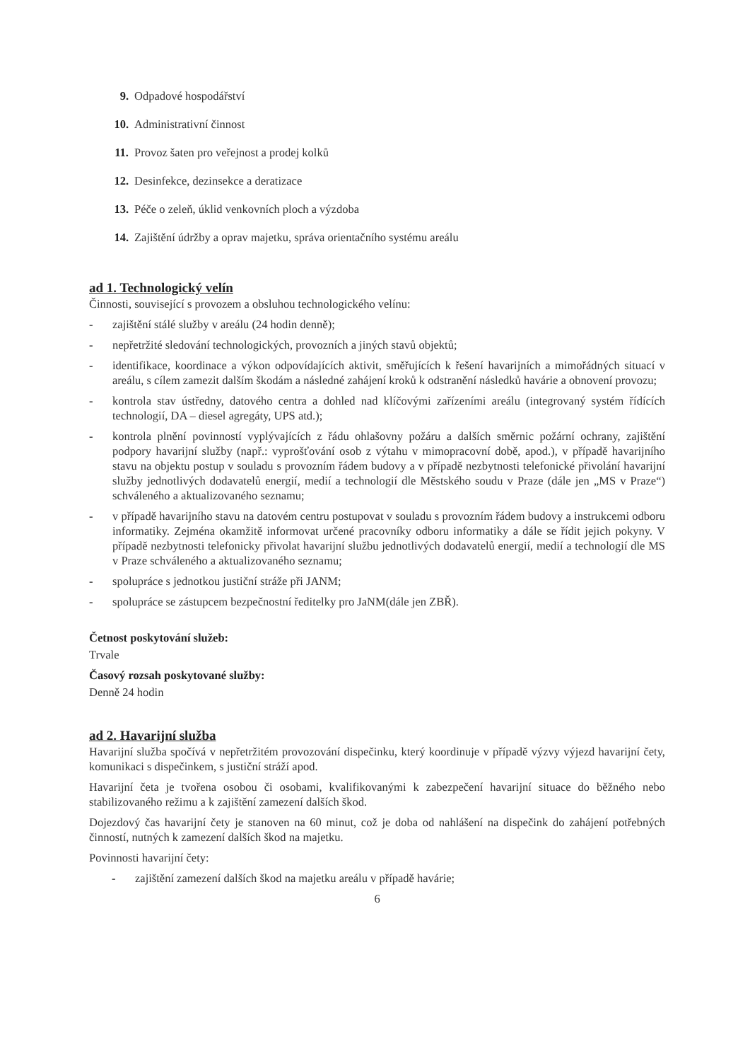9. Odpadové hospodářství
10. Administrativní činnost
11. Provoz šaten pro veřejnost a prodej kolků
12. Desinfekce, dezinsekce a deratizace
13. Péče o zeleň, úklid venkovních ploch a výzdoba
14. Zajištění údržby a oprav majetku, správa orientačního systému areálu
ad 1. Technologický velín
Činnosti, související s provozem a obsluhou technologického velínu:
- zajištění stálé služby v areálu (24 hodin denně);
- nepřetržité sledování technologických, provozních a jiných stavů objektů;
- identifikace, koordinace a výkon odpovídajících aktivit, směřujících k řešení havarijních a mimořádných situací v areálu, s cílem zamezit dalším škodám a následné zahájení kroků k odstranění následků havárie a obnovení provozu;
- kontrola stav ústředny, datového centra a dohled nad klíčovými zařízeními areálu (integrovaný systém řídících technologií, DA – diesel agregáty, UPS atd.);
- kontrola plnění povinností vyplývajících z řádu ohlašovny požáru a dalších směrnic požární ochrany, zajištění podpory havarijní služby (např.: vyprošťování osob z výtahu v mimopracovní době, apod.), v případě havarijního stavu na objektu postup v souladu s provozním řádem budovy a v případě nezbytnosti telefonické přivolání havarijní služby jednotlivých dodavatelů energií, medií a technologií dle Městského soudu v Praze (dále jen „MS v Praze“) schváleného a aktualizovaného seznamu;
- v případě havarijního stavu na datovém centru postupovat v souladu s provozním řádem budovy a instrukcemi odboru informatiky. Zejména okamžitě informovat určené pracovníky odboru informatiky a dále se řídit jejich pokyny. V případě nezbytnosti telefonicky přivolat havarijní službu jednotlivých dodavatelů energií, medií a technologií dle MS v Praze schváleného a aktualizovaného seznamu;
- spolupráce s jednotkou justiční stráže při JANM;
- spolupráce se zástupcem bezpečnostní ředitelky pro JaNM(dále jen ZBŘ).
Četnost poskytování služeb:
Trvale
Časový rozsah poskytované služby:
Denně 24 hodin
ad 2. Havarijní služba
Havarijní služba spočívá v nepřetržitém provozování dispečinku, který koordinuje v případě výzvy výjezd havarijní čety, komunikaci s dispečinkem, s justiční stráží apod.
Havarijní četa je tvořena osobou či osobami, kvalifikovanými k zabezpečení havarijní situace do běžného nebo stabilizovaného režimu a k zajištění zamezení dalších škod.
Dojezdový čas havarijní čety je stanoven na 60 minut, což je doba od nahlášení na dispečink do zahájení potřebných činností, nutných k zamezení dalších škod na majetku.
Povinnosti havarijní čety:
- zajištění zamezení dalších škod na majetku areálu v případě havárie;
6